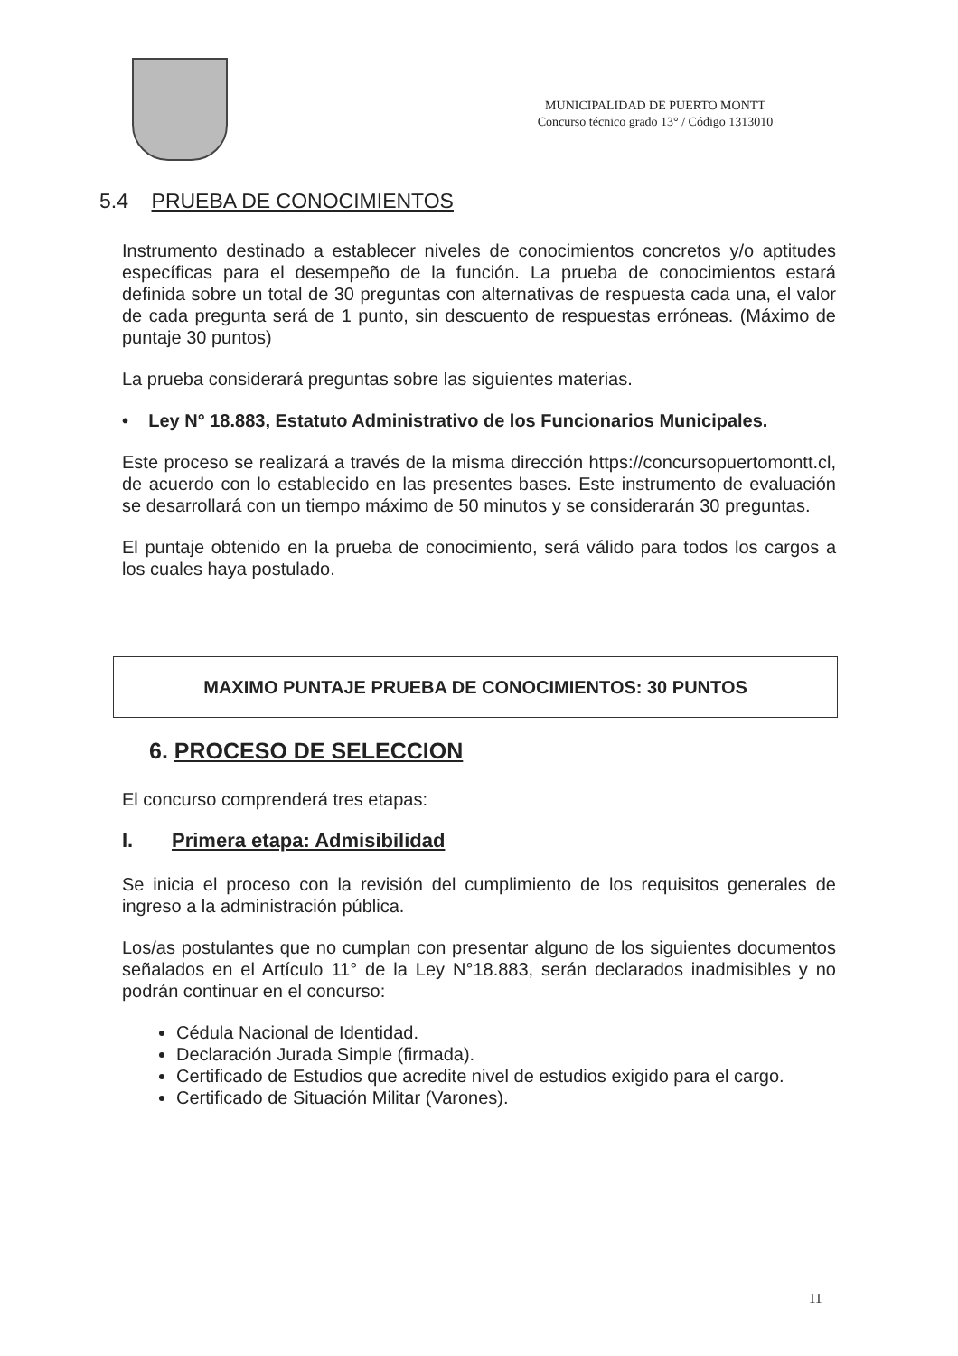MUNICIPALIDAD DE PUERTO MONTT
Concurso técnico grado 13° / Código 1313010
5.4 PRUEBA DE CONOCIMIENTOS
Instrumento destinado a establecer niveles de conocimientos concretos y/o aptitudes específicas para el desempeño de la función. La prueba de conocimientos estará definida sobre un total de 30 preguntas con alternativas de respuesta cada una, el valor de cada pregunta será de 1 punto, sin descuento de respuestas erróneas. (Máximo de puntaje 30 puntos)
La prueba considerará preguntas sobre las siguientes materias.
• Ley N° 18.883, Estatuto Administrativo de los Funcionarios Municipales.
Este proceso se realizará a través de la misma dirección https://concursopuertomontt.cl, de acuerdo con lo establecido en las presentes bases. Este instrumento de evaluación se desarrollará con un tiempo máximo de 50 minutos y se considerarán 30 preguntas.
El puntaje obtenido en la prueba de conocimiento, será válido para todos los cargos a los cuales haya postulado.
MAXIMO PUNTAJE PRUEBA DE CONOCIMIENTOS: 30 PUNTOS
6. PROCESO DE SELECCION
El concurso comprenderá tres etapas:
I. Primera etapa: Admisibilidad
Se inicia el proceso con la revisión del cumplimiento de los requisitos generales de ingreso a la administración pública.
Los/as postulantes que no cumplan con presentar alguno de los siguientes documentos señalados en el Artículo 11° de la Ley N°18.883, serán declarados inadmisibles y no podrán continuar en el concurso:
Cédula Nacional de Identidad.
Declaración Jurada Simple (firmada).
Certificado de Estudios que acredite nivel de estudios exigido para el cargo.
Certificado de Situación Militar (Varones).
11